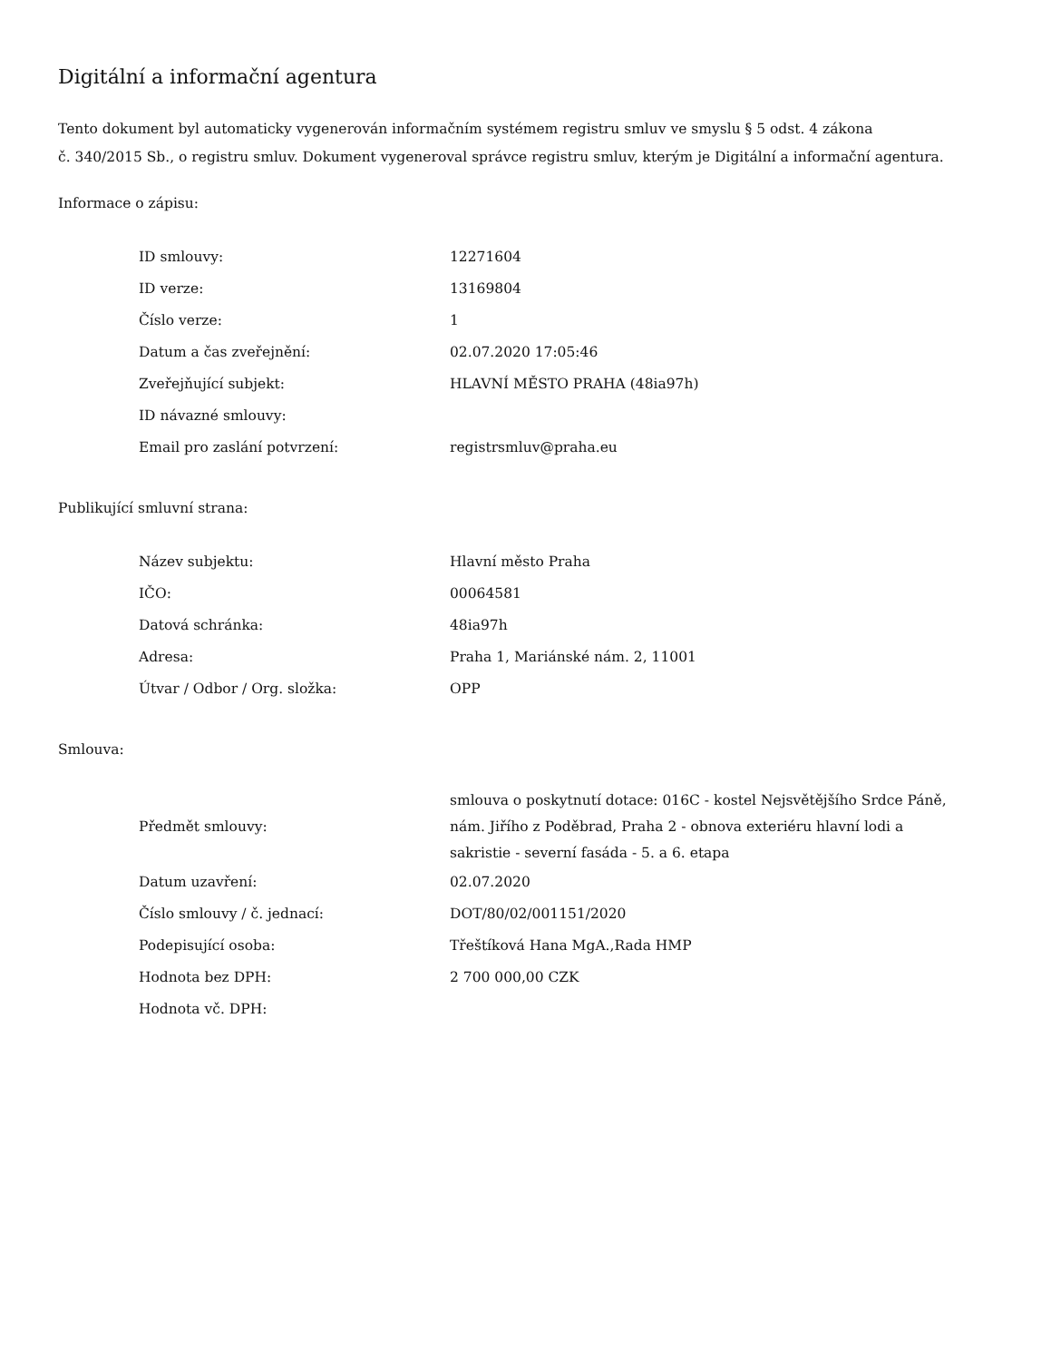Digitální a informační agentura
Tento dokument byl automaticky vygenerován informačním systémem registru smluv ve smyslu § 5 odst. 4 zákona
č. 340/2015 Sb., o registru smluv. Dokument vygeneroval správce registru smluv, kterým je Digitální a informační agentura.
Informace o zápisu:
| ID smlouvy: | 12271604 |
| ID verze: | 13169804 |
| Číslo verze: | 1 |
| Datum a čas zveřejnění: | 02.07.2020 17:05:46 |
| Zveřejňující subjekt: | HLAVNÍ MĚSTO PRAHA (48ia97h) |
| ID návazné smlouvy: | |
| Email pro zaslání potvrzení: | registrsmluv@praha.eu |
Publikující smluvní strana:
| Název subjektu: | Hlavní město Praha |
| IČO: | 00064581 |
| Datová schránka: | 48ia97h |
| Adresa: | Praha 1, Mariánské nám. 2, 11001 |
| Útvar / Odbor / Org. složka: | OPP |
Smlouva:
| Předmět smlouvy: | smlouva o poskytnutí dotace: 016C - kostel Nejsvětějšího Srdce Páně, nám. Jiřího z Poděbrad, Praha 2 - obnova exteriéru hlavní lodi a sakristie - severní fasáda - 5. a 6. etapa |
| Datum uzavření: | 02.07.2020 |
| Číslo smlouvy / č. jednací: | DOT/80/02/001151/2020 |
| Podepisující osoba: | Třeštíková Hana MgA.,Rada HMP |
| Hodnota bez DPH: | 2 700 000,00 CZK |
| Hodnota vč. DPH: | |